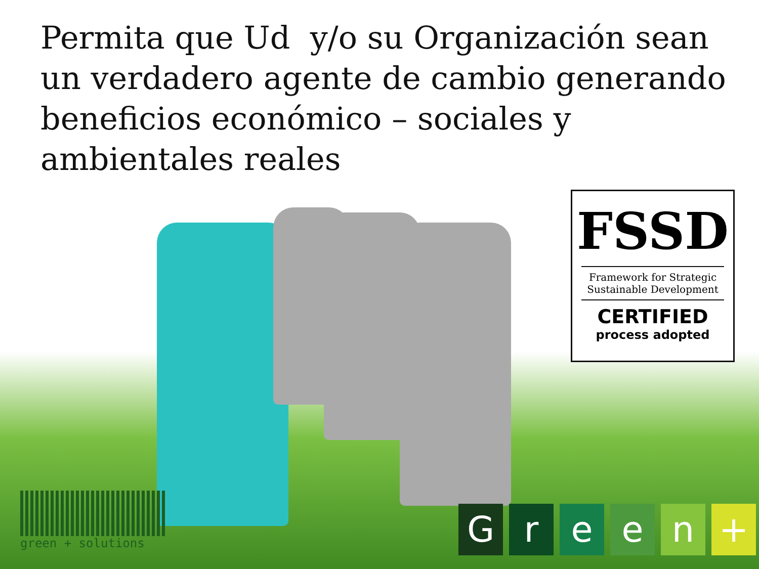Permita que Ud y/o su Organización sean un verdadero agente de cambio generando beneficios económico – sociales y ambientales reales
FSSD
Framework for Strategic
Sustainable Development
CERTIFIED
process adopted
green + solutions
Green +